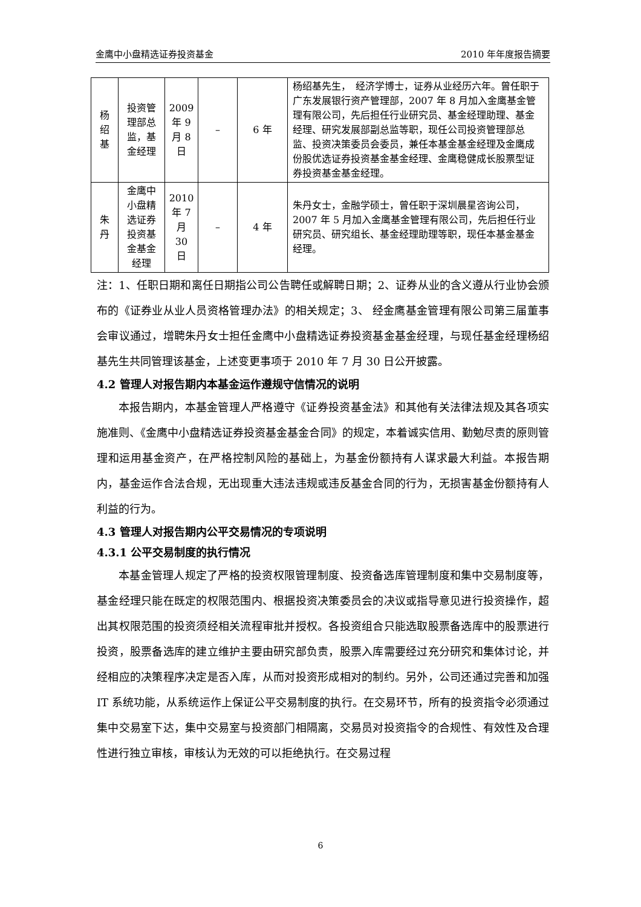金鹰中小盘精选证券投资基金 2010 年年度报告摘要
| 杨 绍 基 | 投资管 理部总 监，基 金经理 | 2009 年 9 月 8 日 | – | 6 年 | 杨绍基先生， 经济学博士，证券从业经历六年。曾任职于广东发展银行资产管理部，2007 年 8 月加入金鹰基金管理有限公司，先后担任行业研究员、基金经理助理、基金经理、研究发展部副总监等职，现任公司投资管理部总监、投资决策委员会委员，兼任本基金基金经理及金鹰成份股优选证券投资基金基金经理、金鹰稳健成长股票型证券投资基金基金经理。 |
| 朱 丹 | 金鹰中 小盘精 选证券 投资基 金基金 经理 | 2010 年 7 月 30 日 | – | 4 年 | 朱丹女士，金融学硕士，曾任职于深圳晨星咨询公司，2007 年 5 月加入金鹰基金管理有限公司，先后担任行业研究员、研究组长、基金经理助理等职，现任本基金基金经理。 |
注：1、任职日期和离任日期指公司公告聘任或解聘日期；2、证券从业的含义遵从行业协会颁布的《证券业从业人员资格管理办法》的相关规定；3、 经金鹰基金管理有限公司第三届董事会审议通过，增聘朱丹女士担任金鹰中小盘精选证券投资基金基金经理，与现任基金经理杨绍基先生共同管理该基金，上述变更事项于 2010 年 7 月 30 日公开披露。
4.2 管理人对报告期内本基金运作遵规守信情况的说明
本报告期内，本基金管理人严格遵守《证券投资基金法》和其他有关法律法规及其各项实施准则、《金鹰中小盘精选证券投资基金基金合同》的规定，本着诚实信用、勤勉尽责的原则管理和运用基金资产，在严格控制风险的基础上，为基金份额持有人谋求最大利益。本报告期内，基金运作合法合规，无出现重大违法违规或违反基金合同的行为，无损害基金份额持有人利益的行为。
4.3 管理人对报告期内公平交易情况的专项说明
4.3.1 公平交易制度的执行情况
本基金管理人规定了严格的投资权限管理制度、投资备选库管理制度和集中交易制度等，基金经理只能在既定的权限范围内、根据投资决策委员会的决议或指导意见进行投资操作，超出其权限范围的投资须经相关流程审批并授权。各投资组合只能选取股票备选库中的股票进行投资，股票备选库的建立维护主要由研究部负责，股票入库需要经过充分研究和集体讨论，并经相应的决策程序决定是否入库，从而对投资形成相对的制约。另外，公司还通过完善和加强 IT 系统功能，从系统运作上保证公平交易制度的执行。在交易环节，所有的投资指令必须通过集中交易室下达，集中交易室与投资部门相隔离，交易员对投资指令的合规性、有效性及合理性进行独立审核，审核认为无效的可以拒绝执行。在交易过程
6